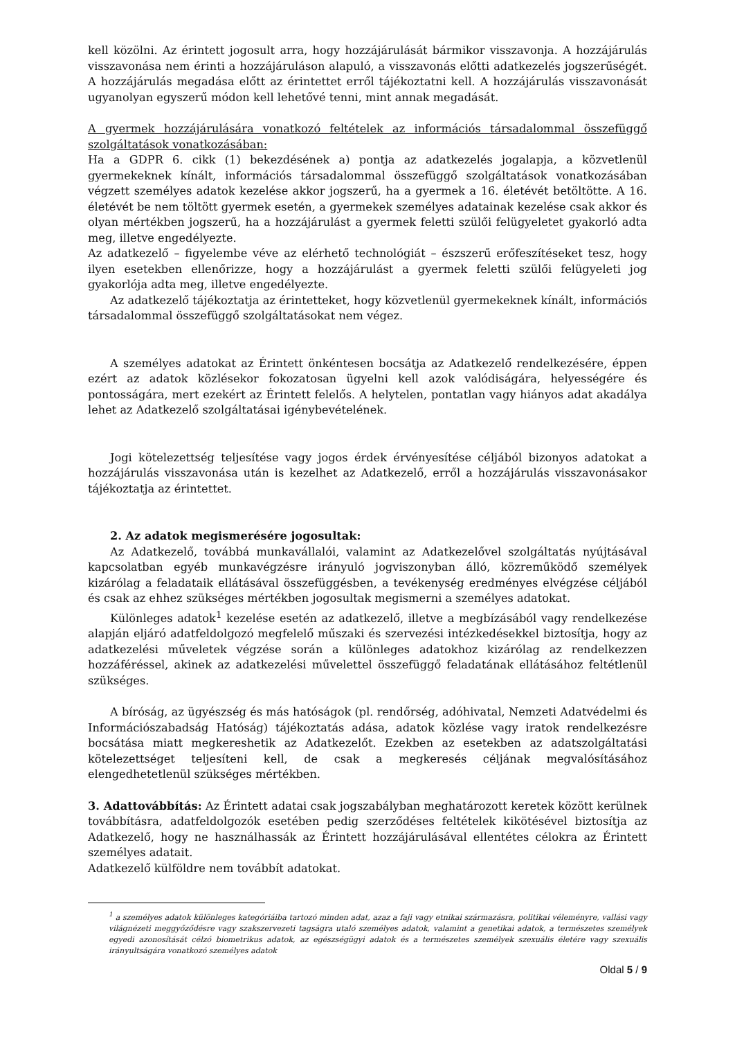kell közölni. Az érintett jogosult arra, hogy hozzájárulását bármikor visszavonja. A hozzájárulás visszavonása nem érinti a hozzájáruláson alapuló, a visszavonás előtti adatkezelés jogszerűségét. A hozzájárulás megadása előtt az érintettet erről tájékoztatni kell. A hozzájárulás visszavonását ugyanolyan egyszerű módon kell lehetővé tenni, mint annak megadását.
A gyermek hozzájárulására vonatkozó feltételek az információs társadalommal összefüggő szolgáltatások vonatkozásában:
Ha a GDPR 6. cikk (1) bekezdésének a) pontja az adatkezelés jogalapja, a közvetlenül gyermekeknek kínált, információs társadalommal összefüggő szolgáltatások vonatkozásában végzett személyes adatok kezelése akkor jogszerű, ha a gyermek a 16. életévét betöltötte. A 16. életévét be nem töltött gyermek esetén, a gyermekek személyes adatainak kezelése csak akkor és olyan mértékben jogszerű, ha a hozzájárulást a gyermek feletti szülői felügyeletet gyakorló adta meg, illetve engedélyezte.
Az adatkezelő – figyelembe véve az elérhető technológiát – észszerű erőfeszítéseket tesz, hogy ilyen esetekben ellenőrizze, hogy a hozzájárulást a gyermek feletti szülői felügyeleti jog gyakorlója adta meg, illetve engedélyezte.
Az adatkezelő tájékoztatja az érintetteket, hogy közvetlenül gyermekeknek kínált, információs társadalommal összefüggő szolgáltatásokat nem végez.
A személyes adatokat az Érintett önkéntesen bocsátja az Adatkezelő rendelkezésére, éppen ezért az adatok közlésekor fokozatosan ügyelni kell azok valódiságára, helyességére és pontosságára, mert ezekért az Érintett felelős. A helytelen, pontatlan vagy hiányos adat akadálya lehet az Adatkezelő szolgáltatásai igénybevételének.
Jogi kötelezettség teljesítése vagy jogos érdek érvényesítése céljából bizonyos adatokat a hozzájárulás visszavonása után is kezelhet az Adatkezelő, erről a hozzájárulás visszavonásakor tájékoztatja az érintettet.
2. Az adatok megismerésére jogosultak:
Az Adatkezelő, továbbá munkavállalói, valamint az Adatkezelővel szolgáltatás nyújtásával kapcsolatban egyéb munkavégzésre irányuló jogviszonyban álló, közreműködő személyek kizárólag a feladataik ellátásával összefüggésben, a tevékenység eredményes elvégzése céljából és csak az ehhez szükséges mértékben jogosultak megismerni a személyes adatokat.
Különleges adatok<sup>1</sup> kezelése esetén az adatkezelő, illetve a megbízásából vagy rendelkezése alapján eljáró adatfeldolgozó megfelelő műszaki és szervezési intézkedésekkel biztosítja, hogy az adatkezelési műveletek végzése során a különleges adatokhoz kizárólag az rendelkezzen hozzáféréssel, akinek az adatkezelési művelettel összefüggő feladatának ellátásához feltétlenül szükséges.
A bíróság, az ügyészség és más hatóságok (pl. rendőrség, adóhivatal, Nemzeti Adatvédelmi és Információszabadság Hatóság) tájékoztatás adása, adatok közlése vagy iratok rendelkezésre bocsátása miatt megkereshetik az Adatkezelőt. Ezekben az esetekben az adatszolgáltatási kötelezettséget teljesíteni kell, de csak a megkeresés céljának megvalósításához elengedhetetlenül szükséges mértékben.
3. Adattovábbítás: Az Érintett adatai csak jogszabályban meghatározott keretek között kerülnek továbbításra, adatfeldolgozók esetében pedig szerződéses feltételek kikötésével biztosítja az Adatkezelő, hogy ne használhassák az Érintett hozzájárulásával ellentétes célokra az Érintett személyes adatait.
Adatkezelő külföldre nem továbbít adatokat.
<sup>1</sup> a személyes adatok különleges kategóriáiba tartozó minden adat, azaz a faji vagy etnikai származásra, politikai véleményre, vallási vagy világnézeti meggyőződésre vagy szakszervezeti tagságra utaló személyes adatok, valamint a genetikai adatok, a természetes személyek egyedi azonosítását célzó biometrikus adatok, az egészségügyi adatok és a természetes személyek szexuális életére vagy szexuális irányultságára vonatkozó személyes adatok
Oldal 5 / 9